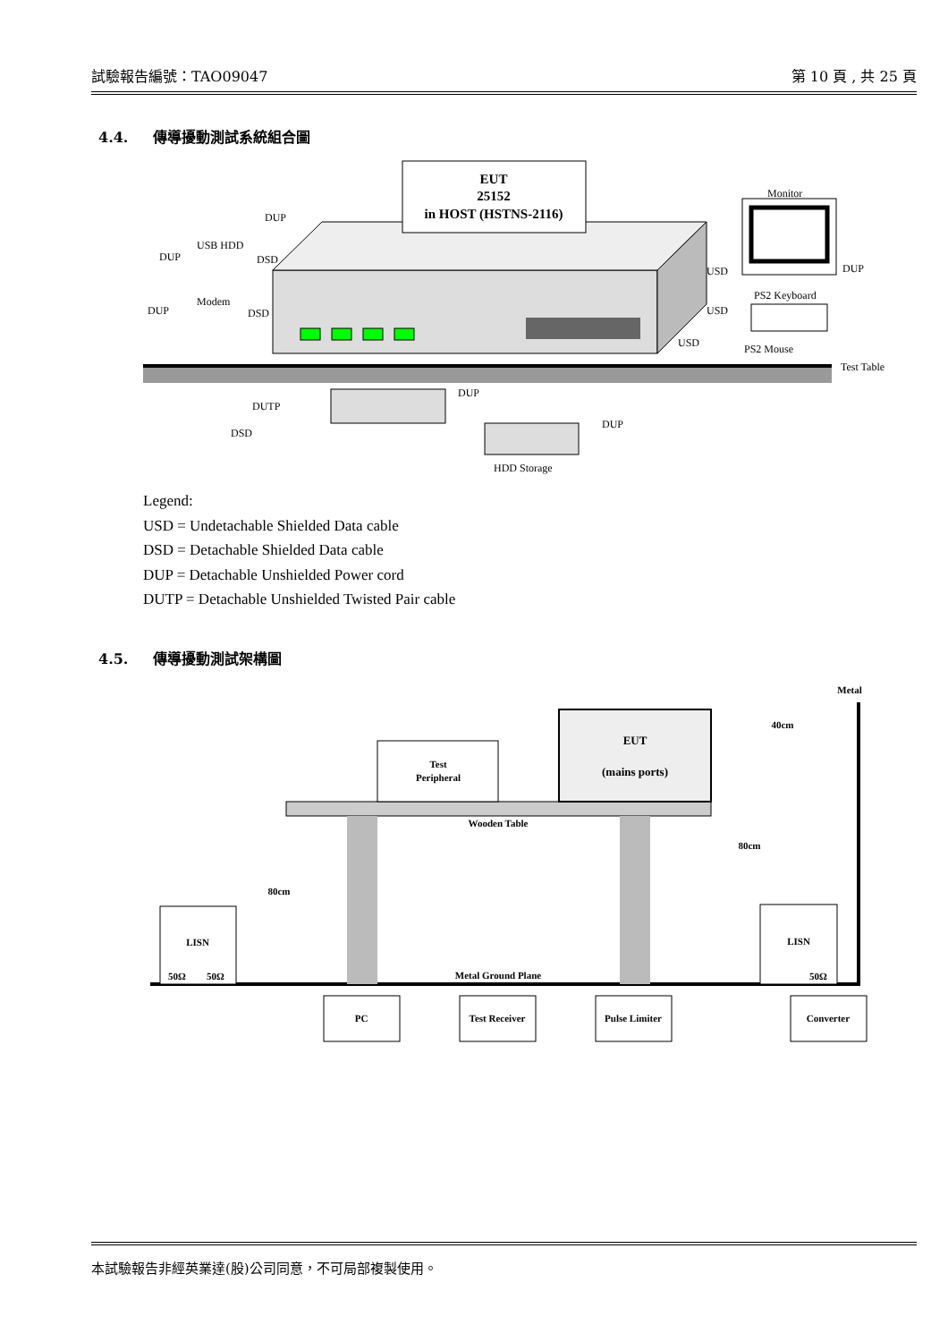試驗報告編號：TAO09047 第 10 頁 , 共 25 頁
4.4. 傳導擾動測試系統組合圖
EUT
25152
in HOST (HSTNS-2116)
DUP
USB HDD
DUP
DSD
Modem
DUP
DSD
Monitor
USD
DUP
PS2 Keyboard
USD
USD
PS2 Mouse
Test Table
DUP
DUTP
DUP
DSD
HDD Storage
Legend:
USD = Undetachable Shielded Data cable
DSD = Detachable Shielded Data cable
DUP = Detachable Unshielded Power cord
DUTP = Detachable Unshielded Twisted Pair cable
4.5. 傳導擾動測試架構圖
Metal
Wooden Table
Metal Ground Plane
Test
Peripheral
EUT
(mains ports)
40cm
80cm
80cm
LISN
50Ω
50Ω
LISN
50Ω
PC
Test Receiver
Pulse Limiter
Converter
本試驗報告非經英業達(股)公司同意，不可局部複製使用。